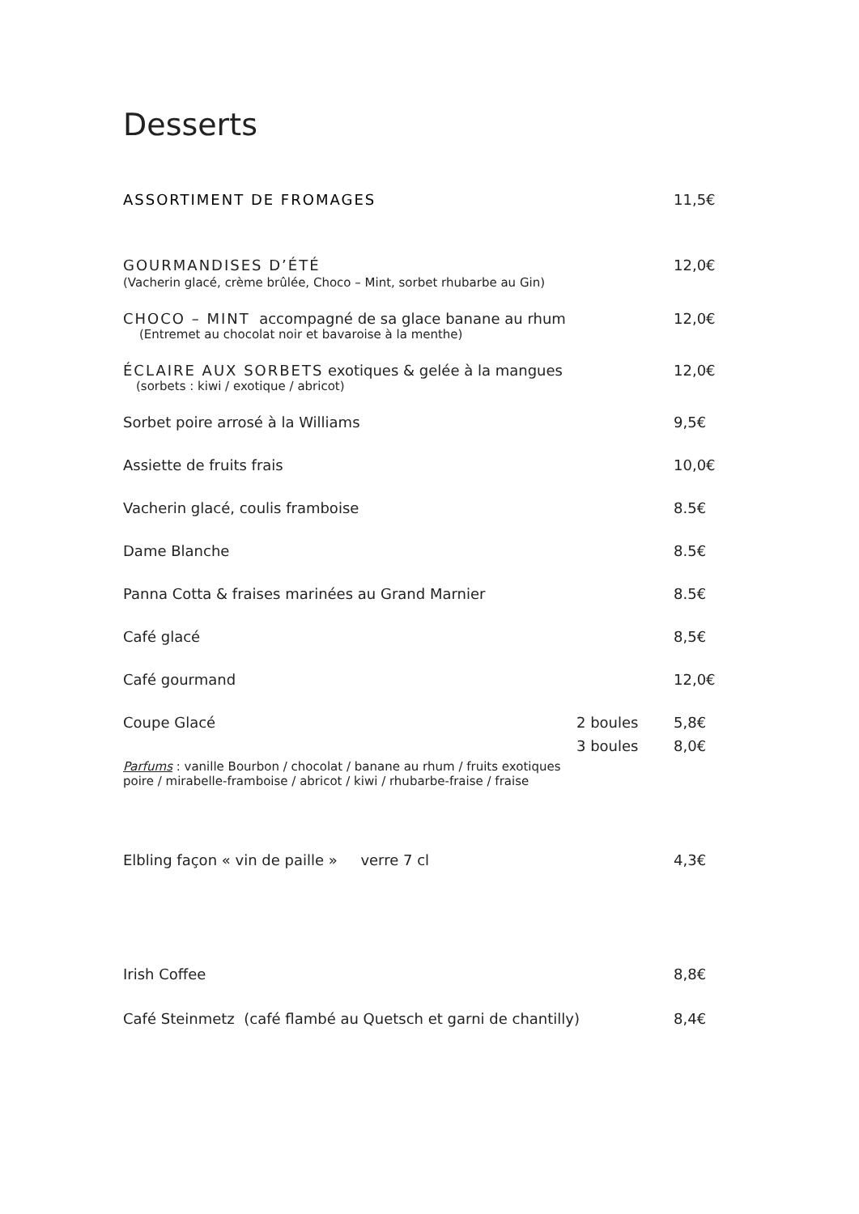Desserts
ASSORTIMENT DE FROMAGES 11,5€
GOURMANDISES D’ÉTÉ 12,0€
(Vacherin glacé, crème brûlée, Choco – Mint, sorbet rhubarbe au Gin)
CHOCO – MINT accompagné de sa glace banane au rhum 12,0€
(Entremet au chocolat noir et bavaroise à la menthe)
ÉCLAIRE AUX SORBETS exotiques & gelée à la mangues 12,0€
(sorbets : kiwi / exotique / abricot)
Sorbet poire arrosé à la Williams 9,5€
Assiette de fruits frais 10,0€
Vacherin glacé, coulis framboise 8.5€
Dame Blanche 8.5€
Panna Cotta & fraises marinées au Grand Marnier 8.5€
Café glacé 8,5€
Café gourmand 12,0€
Coupe Glacé 2 boules 5,8€
3 boules 8,0€
Parfums : vanille Bourbon / chocolat / banane au rhum / fruits exotiques
poire / mirabelle-framboise / abricot / kiwi / rhubarbe-fraise / fraise
Elbling façon « vin de paille » verre 7 cl 4,3€
Irish Coffee 8,8€
Café Steinmetz (café flambé au Quetsch et garni de chantilly) 8,4€